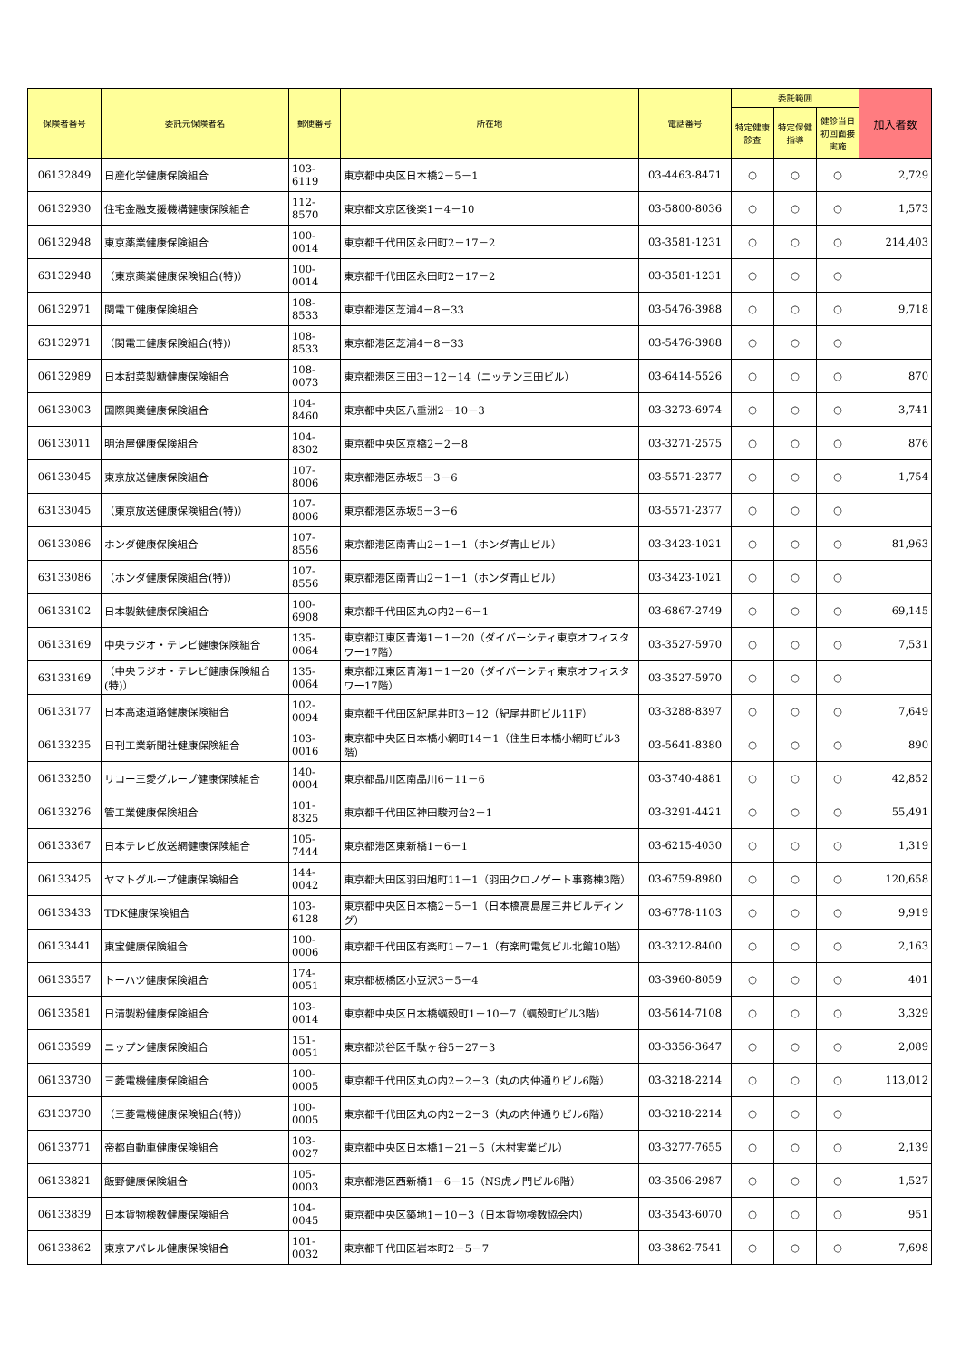| 保険者番号 | 委託元保険者名 | 郵便番号 | 所在地 | 電話番号 | 委託範囲 | | | 加入者数 |
| --- | --- | --- | --- | --- | --- | --- | --- | --- |
| | | | | | 特定健康診査 | 特定保健指導 | 健診当日初回面接実施 | |
| 06132849 | 日産化学健康保険組合 | 103-6119 | 東京都中央区日本橋2－5－1 | 03-4463-8471 | ○ | ○ | ○ | 2,729 |
| 06132930 | 住宅金融支援機構健康保険組合 | 112-8570 | 東京都文京区後楽1－4－10 | 03-5800-8036 | ○ | ○ | ○ | 1,573 |
| 06132948 | 東京薬業健康保険組合 | 100-0014 | 東京都千代田区永田町2－17－2 | 03-3581-1231 | ○ | ○ | ○ | 214,403 |
| 63132948 | （東京薬業健康保険組合(特)） | 100-0014 | 東京都千代田区永田町2－17－2 | 03-3581-1231 | ○ | ○ | ○ | |
| 06132971 | 関電工健康保険組合 | 108-8533 | 東京都港区芝浦4－8－33 | 03-5476-3988 | ○ | ○ | ○ | 9,718 |
| 63132971 | （関電工健康保険組合(特)） | 108-8533 | 東京都港区芝浦4－8－33 | 03-5476-3988 | ○ | ○ | ○ | |
| 06132989 | 日本甜菜製糖健康保険組合 | 108-0073 | 東京都港区三田3－12－14（ニッテン三田ビル） | 03-6414-5526 | ○ | ○ | ○ | 870 |
| 06133003 | 国際興業健康保険組合 | 104-8460 | 東京都中央区八重洲2－10－3 | 03-3273-6974 | ○ | ○ | ○ | 3,741 |
| 06133011 | 明治屋健康保険組合 | 104-8302 | 東京都中央区京橋2－2－8 | 03-3271-2575 | ○ | ○ | ○ | 876 |
| 06133045 | 東京放送健康保険組合 | 107-8006 | 東京都港区赤坂5－3－6 | 03-5571-2377 | ○ | ○ | ○ | 1,754 |
| 63133045 | （東京放送健康保険組合(特)） | 107-8006 | 東京都港区赤坂5－3－6 | 03-5571-2377 | ○ | ○ | ○ | |
| 06133086 | ホンダ健康保険組合 | 107-8556 | 東京都港区南青山2－1－1（ホンダ青山ビル） | 03-3423-1021 | ○ | ○ | ○ | 81,963 |
| 63133086 | （ホンダ健康保険組合(特)） | 107-8556 | 東京都港区南青山2－1－1（ホンダ青山ビル） | 03-3423-1021 | ○ | ○ | ○ | |
| 06133102 | 日本製鉄健康保険組合 | 100-6908 | 東京都千代田区丸の内2－6－1 | 03-6867-2749 | ○ | ○ | ○ | 69,145 |
| 06133169 | 中央ラジオ・テレビ健康保険組合 | 135-0064 | 東京都江東区青海1－1－20（ダイバーシティ東京オフィスタワー17階） | 03-3527-5970 | ○ | ○ | ○ | 7,531 |
| 63133169 | （中央ラジオ・テレビ健康保険組合(特)） | 135-0064 | 東京都江東区青海1－1－20（ダイバーシティ東京オフィスタワー17階） | 03-3527-5970 | ○ | ○ | ○ | |
| 06133177 | 日本高速道路健康保険組合 | 102-0094 | 東京都千代田区紀尾井町3－12（紀尾井町ビル11F） | 03-3288-8397 | ○ | ○ | ○ | 7,649 |
| 06133235 | 日刊工業新聞社健康保険組合 | 103-0016 | 東京都中央区日本橋小網町14－1（住生日本橋小網町ビル3階） | 03-5641-8380 | ○ | ○ | ○ | 890 |
| 06133250 | リコー三愛グループ健康保険組合 | 140-0004 | 東京都品川区南品川6－11－6 | 03-3740-4881 | ○ | ○ | ○ | 42,852 |
| 06133276 | 管工業健康保険組合 | 101-8325 | 東京都千代田区神田駿河台2－1 | 03-3291-4421 | ○ | ○ | ○ | 55,491 |
| 06133367 | 日本テレビ放送網健康保険組合 | 105-7444 | 東京都港区東新橋1－6－1 | 03-6215-4030 | ○ | ○ | ○ | 1,319 |
| 06133425 | ヤマトグループ健康保険組合 | 144-0042 | 東京都大田区羽田旭町11－1（羽田クロノゲート事務棟3階） | 03-6759-8980 | ○ | ○ | ○ | 120,658 |
| 06133433 | TDK健康保険組合 | 103-6128 | 東京都中央区日本橋2－5－1（日本橋高島屋三井ビルディング） | 03-6778-1103 | ○ | ○ | ○ | 9,919 |
| 06133441 | 東宝健康保険組合 | 100-0006 | 東京都千代田区有楽町1－7－1（有楽町電気ビル北館10階） | 03-3212-8400 | ○ | ○ | ○ | 2,163 |
| 06133557 | トーハツ健康保険組合 | 174-0051 | 東京都板橋区小豆沢3－5－4 | 03-3960-8059 | ○ | ○ | ○ | 401 |
| 06133581 | 日清製粉健康保険組合 | 103-0014 | 東京都中央区日本橋蠣殻町1－10－7（蠣殻町ビル3階） | 03-5614-7108 | ○ | ○ | ○ | 3,329 |
| 06133599 | ニップン健康保険組合 | 151-0051 | 東京都渋谷区千駄ヶ谷5－27－3 | 03-3356-3647 | ○ | ○ | ○ | 2,089 |
| 06133730 | 三菱電機健康保険組合 | 100-0005 | 東京都千代田区丸の内2－2－3（丸の内仲通りビル6階） | 03-3218-2214 | ○ | ○ | ○ | 113,012 |
| 63133730 | （三菱電機健康保険組合(特)） | 100-0005 | 東京都千代田区丸の内2－2－3（丸の内仲通りビル6階） | 03-3218-2214 | ○ | ○ | ○ | |
| 06133771 | 帝都自動車健康保険組合 | 103-0027 | 東京都中央区日本橋1－21－5（木村実業ビル） | 03-3277-7655 | ○ | ○ | ○ | 2,139 |
| 06133821 | 飯野健康保険組合 | 105-0003 | 東京都港区西新橋1－6－15（NS虎ノ門ビル6階） | 03-3506-2987 | ○ | ○ | ○ | 1,527 |
| 06133839 | 日本貨物検数健康保険組合 | 104-0045 | 東京都中央区築地1－10－3（日本貨物検数協会内） | 03-3543-6070 | ○ | ○ | ○ | 951 |
| 06133862 | 東京アパレル健康保険組合 | 101-0032 | 東京都千代田区岩本町2－5－7 | 03-3862-7541 | ○ | ○ | ○ | 7,698 |